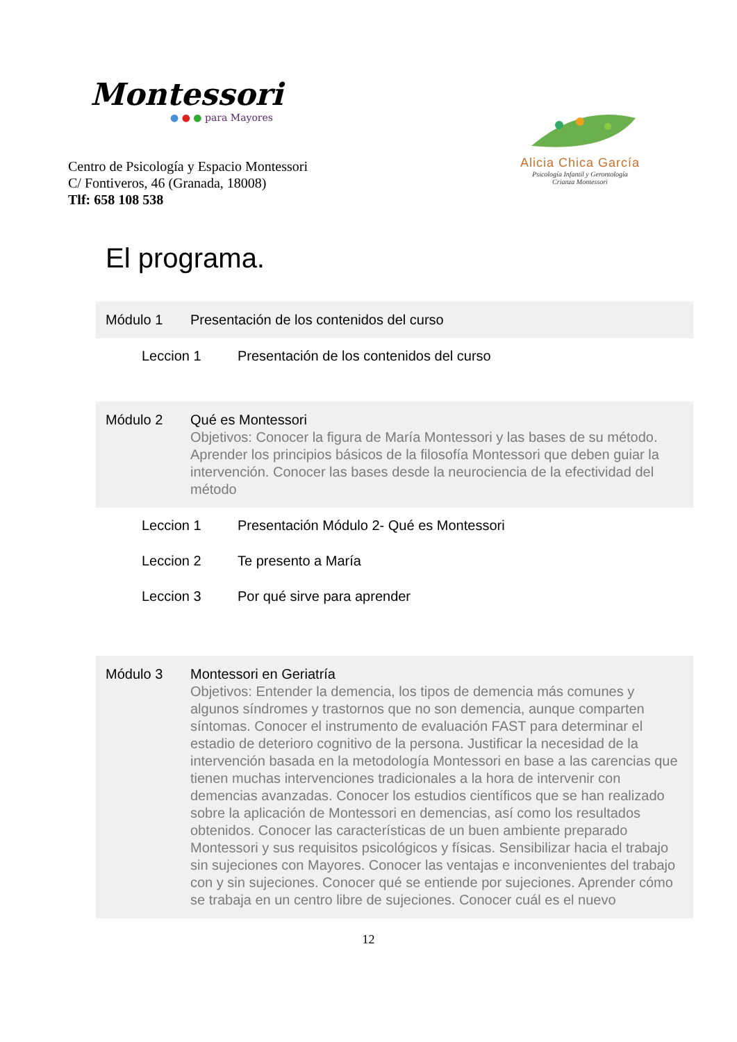Montessori
● ● ● para Mayores
Centro de Psicología y Espacio Montessori
C/ Fontiveros, 46 (Granada, 18008)
Tlf: 658 108 538
Alicia Chica García
Psicología Infantil y Gerontología
Crianza Montessori
El programa.
Módulo 1 Presentación de los contenidos del curso
Leccion 1 Presentación de los contenidos del curso
Módulo 2 Qué es Montessori
Objetivos: Conocer la figura de María Montessori y las bases de su método. Aprender los principios básicos de la filosofía Montessori que deben guiar la intervención. Conocer las bases desde la neurociencia de la efectividad del método
Leccion 1 Presentación Módulo 2- Qué es Montessori
Leccion 2 Te presento a María
Leccion 3 Por qué sirve para aprender
Módulo 3 Montessori en Geriatría
Objetivos: Entender la demencia, los tipos de demencia más comunes y algunos síndromes y trastornos que no son demencia, aunque comparten síntomas. Conocer el instrumento de evaluación FAST para determinar el estadio de deterioro cognitivo de la persona. Justificar la necesidad de la intervención basada en la metodología Montessori en base a las carencias que tienen muchas intervenciones tradicionales a la hora de intervenir con demencias avanzadas. Conocer los estudios científicos que se han realizado sobre la aplicación de Montessori en demencias, así como los resultados obtenidos. Conocer las características de un buen ambiente preparado Montessori y sus requisitos psicológicos y físicas. Sensibilizar hacia el trabajo sin sujeciones con Mayores. Conocer las ventajas e inconvenientes del trabajo con y sin sujeciones. Conocer qué se entiende por sujeciones. Aprender cómo se trabaja en un centro libre de sujeciones. Conocer cuál es el nuevo
12